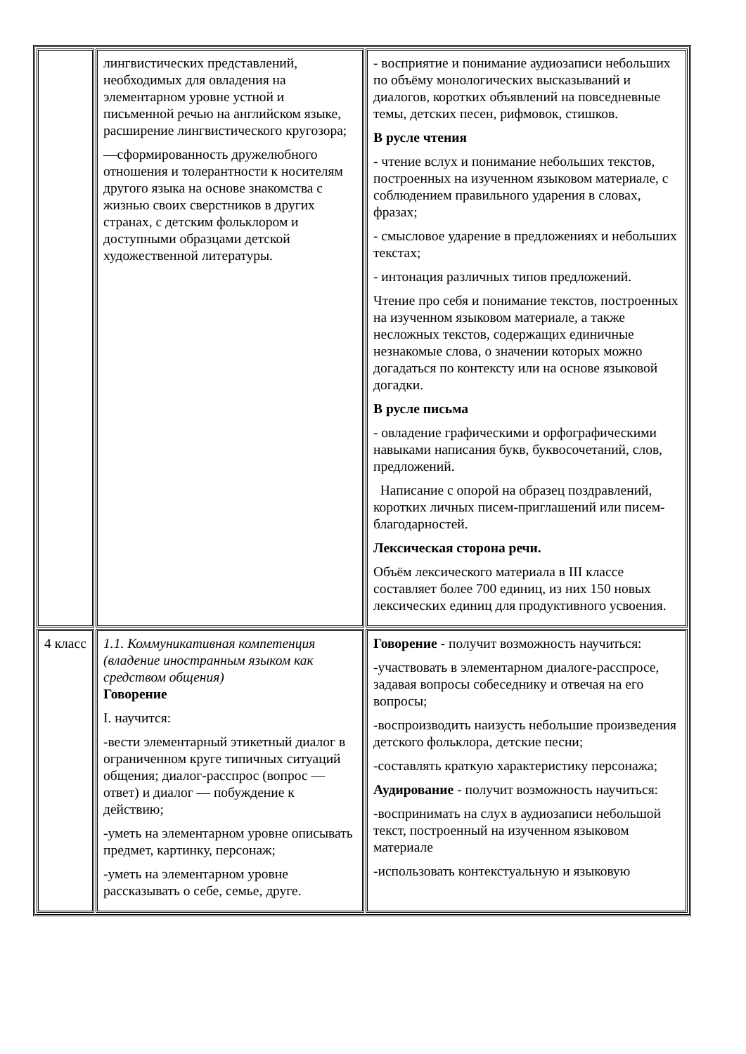| | лингвистических представлений, необходимых для овладения на элементарном уровне устной и письменной речью на английском языке, расширение лингвистического кругозора; —сформированность дружелюбного отношения и толерантности к носителям другого языка на основе знакомства с жизнью своих сверстников в других странах, с детским фольклором и доступными образцами детской художественной литературы. | - восприятие и понимание аудиозаписи небольших по объёму монологических высказываний и диалогов, коротких объявлений на повседневные темы, детских песен, рифмовок, стишков. В русле чтения - чтение вслух и понимание небольших текстов, построенных на изученном языковом материале, с соблюдением правильного ударения в словах, фразах; - смысловое ударение в предложениях и небольших текстах; - интонация различных типов предложений. Чтение про себя и понимание текстов, построенных на изученном языковом материале, а также несложных текстов, содержащих единичные незнакомые слова, о значении которых можно догадаться по контексту или на основе языковой догадки. В русле письма - овладение графическими и орфографическими навыками написания букв, буквосочетаний, слов, предложений. Написание с опорой на образец поздравлений, коротких личных писем-приглашений или писем-благодарностей. Лексическая сторона речи. Объём лексического материала в III классе составляет более 700 единиц, из них 150 новых лексических единиц для продуктивного усвоения. |
| 4 класс | 1.1. Коммуникативная компетенция (владение иностранным языком как средством общения) Говорение I. научится: -вести элементарный этикетный диалог в ограниченном круге типичных ситуаций общения; диалог-расспрос (вопрос — ответ) и диалог — побуждение к действию; -уметь на элементарном уровне описывать предмет, картинку, персонаж; -уметь на элементарном уровне рассказывать о себе, семье, друге. | Говорение - получит возможность научиться: -участвовать в элементарном диалоге-расспросе, задавая вопросы собеседнику и отвечая на его вопросы; -воспроизводить наизусть небольшие произведения детского фольклора, детские песни; -составлять краткую характеристику персонажа; Аудирование - получит возможность научиться: -воспринимать на слух в аудиозаписи небольшой текст, построенный на изученном языковом материале -использовать контекстуальную и языковую |